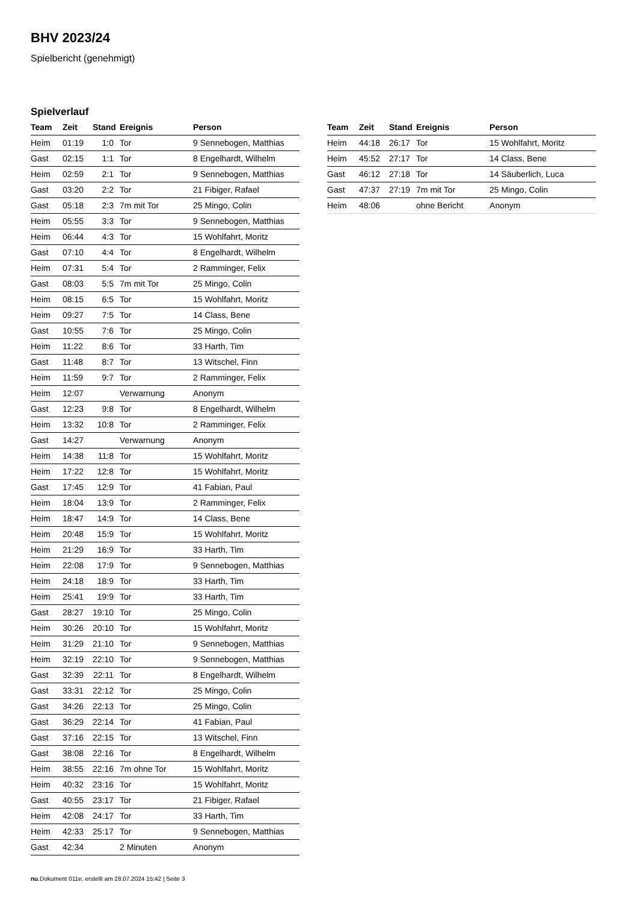BHV 2023/24
Spielbericht (genehmigt)
Spielverlauf
| Team | Zeit | Stand | Ereignis | Person |
| --- | --- | --- | --- | --- |
| Heim | 01:19 | 1:0 | Tor | 9 Sennebogen, Matthias |
| Gast | 02:15 | 1:1 | Tor | 8 Engelhardt, Wilhelm |
| Heim | 02:59 | 2:1 | Tor | 9 Sennebogen, Matthias |
| Gast | 03:20 | 2:2 | Tor | 21 Fibiger, Rafael |
| Gast | 05:18 | 2:3 | 7m mit Tor | 25 Mingo, Colin |
| Heim | 05:55 | 3:3 | Tor | 9 Sennebogen, Matthias |
| Heim | 06:44 | 4:3 | Tor | 15 Wohlfahrt, Moritz |
| Gast | 07:10 | 4:4 | Tor | 8 Engelhardt, Wilhelm |
| Heim | 07:31 | 5:4 | Tor | 2 Ramminger, Felix |
| Gast | 08:03 | 5:5 | 7m mit Tor | 25 Mingo, Colin |
| Heim | 08:15 | 6:5 | Tor | 15 Wohlfahrt, Moritz |
| Heim | 09:27 | 7:5 | Tor | 14 Class, Bene |
| Gast | 10:55 | 7:6 | Tor | 25 Mingo, Colin |
| Heim | 11:22 | 8:6 | Tor | 33 Harth, Tim |
| Gast | 11:48 | 8:7 | Tor | 13 Witschel, Finn |
| Heim | 11:59 | 9:7 | Tor | 2 Ramminger, Felix |
| Heim | 12:07 | | Verwarnung | Anonym |
| Gast | 12:23 | 9:8 | Tor | 8 Engelhardt, Wilhelm |
| Heim | 13:32 | 10:8 | Tor | 2 Ramminger, Felix |
| Gast | 14:27 | | Verwarnung | Anonym |
| Heim | 14:38 | 11:8 | Tor | 15 Wohlfahrt, Moritz |
| Heim | 17:22 | 12:8 | Tor | 15 Wohlfahrt, Moritz |
| Gast | 17:45 | 12:9 | Tor | 41 Fabian, Paul |
| Heim | 18:04 | 13:9 | Tor | 2 Ramminger, Felix |
| Heim | 18:47 | 14:9 | Tor | 14 Class, Bene |
| Heim | 20:48 | 15:9 | Tor | 15 Wohlfahrt, Moritz |
| Heim | 21:29 | 16:9 | Tor | 33 Harth, Tim |
| Heim | 22:08 | 17:9 | Tor | 9 Sennebogen, Matthias |
| Heim | 24:18 | 18:9 | Tor | 33 Harth, Tim |
| Heim | 25:41 | 19:9 | Tor | 33 Harth, Tim |
| Gast | 28:27 | 19:10 | Tor | 25 Mingo, Colin |
| Heim | 30:26 | 20:10 | Tor | 15 Wohlfahrt, Moritz |
| Heim | 31:29 | 21:10 | Tor | 9 Sennebogen, Matthias |
| Heim | 32:19 | 22:10 | Tor | 9 Sennebogen, Matthias |
| Gast | 32:39 | 22:11 | Tor | 8 Engelhardt, Wilhelm |
| Gast | 33:31 | 22:12 | Tor | 25 Mingo, Colin |
| Gast | 34:26 | 22:13 | Tor | 25 Mingo, Colin |
| Gast | 36:29 | 22:14 | Tor | 41 Fabian, Paul |
| Gast | 37:16 | 22:15 | Tor | 13 Witschel, Finn |
| Gast | 38:08 | 22:16 | Tor | 8 Engelhardt, Wilhelm |
| Heim | 38:55 | 22:16 | 7m ohne Tor | 15 Wohlfahrt, Moritz |
| Heim | 40:32 | 23:16 | Tor | 15 Wohlfahrt, Moritz |
| Gast | 40:55 | 23:17 | Tor | 21 Fibiger, Rafael |
| Heim | 42:08 | 24:17 | Tor | 33 Harth, Tim |
| Heim | 42:33 | 25:17 | Tor | 9 Sennebogen, Matthias |
| Gast | 42:34 | | 2 Minuten | Anonym |
| Team | Zeit | Stand | Ereignis | Person |
| --- | --- | --- | --- | --- |
| Heim | 44:18 | 26:17 | Tor | 15 Wohlfahrt, Moritz |
| Heim | 45:52 | 27:17 | Tor | 14 Class, Bene |
| Gast | 46:12 | 27:18 | Tor | 14 Säuberlich, Luca |
| Gast | 47:37 | 27:19 | 7m mit Tor | 25 Mingo, Colin |
| Heim | 48:06 | | ohne Bericht | Anonym |
nu.Dokument 011e, erstellt am 28.07.2024 15:42 | Seite 3